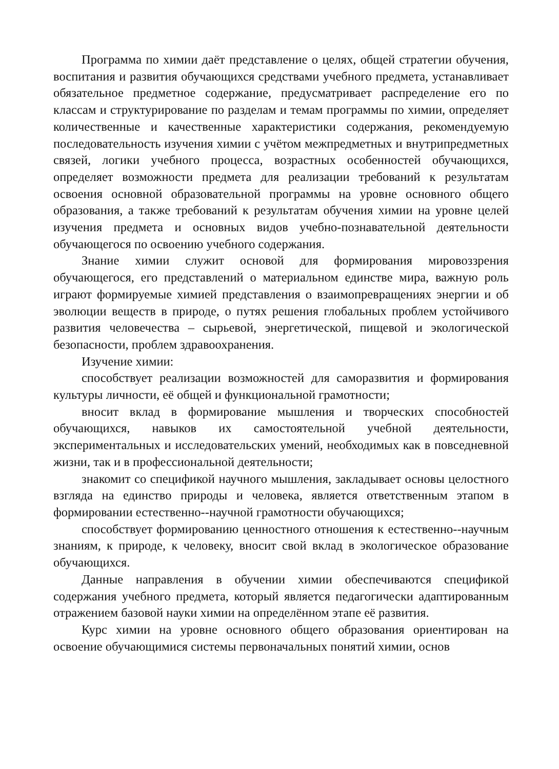Программа по химии даёт представление о целях, общей стратегии обучения, воспитания и развития обучающихся средствами учебного предмета, устанавливает обязательное предметное содержание, предусматривает распределение его по классам и структурирование по разделам и темам программы по химии, определяет количественные и качественные характеристики содержания, рекомендуемую последовательность изучения химии с учётом межпредметных и внутрипредметных связей, логики учебного процесса, возрастных особенностей обучающихся, определяет возможности предмета для реализации требований к результатам освоения основной образовательной программы на уровне основного общего образования, а также требований к результатам обучения химии на уровне целей изучения предмета и основных видов учебно-познавательной деятельности обучающегося по освоению учебного содержания.
Знание химии служит основой для формирования мировоззрения обучающегося, его представлений о материальном единстве мира, важную роль играют формируемые химией представления о взаимопревращениях энергии и об эволюции веществ в природе, о путях решения глобальных проблем устойчивого развития человечества – сырьевой, энергетической, пищевой и экологической безопасности, проблем здравоохранения.
Изучение химии:
способствует реализации возможностей для саморазвития и формирования культуры личности, её общей и функциональной грамотности;
вносит вклад в формирование мышления и творческих способностей обучающихся, навыков их самостоятельной учебной деятельности, экспериментальных и исследовательских умений, необходимых как в повседневной жизни, так и в профессиональной деятельности;
знакомит со спецификой научного мышления, закладывает основы целостного взгляда на единство природы и человека, является ответственным этапом в формировании естественно--научной грамотности обучающихся;
способствует формированию ценностного отношения к естественно--научным знаниям, к природе, к человеку, вносит свой вклад в экологическое образование обучающихся.
Данные направления в обучении химии обеспечиваются спецификой содержания учебного предмета, который является педагогически адаптированным отражением базовой науки химии на определённом этапе её развития.
Курс химии на уровне основного общего образования ориентирован на освоение обучающимися системы первоначальных понятий химии, основ